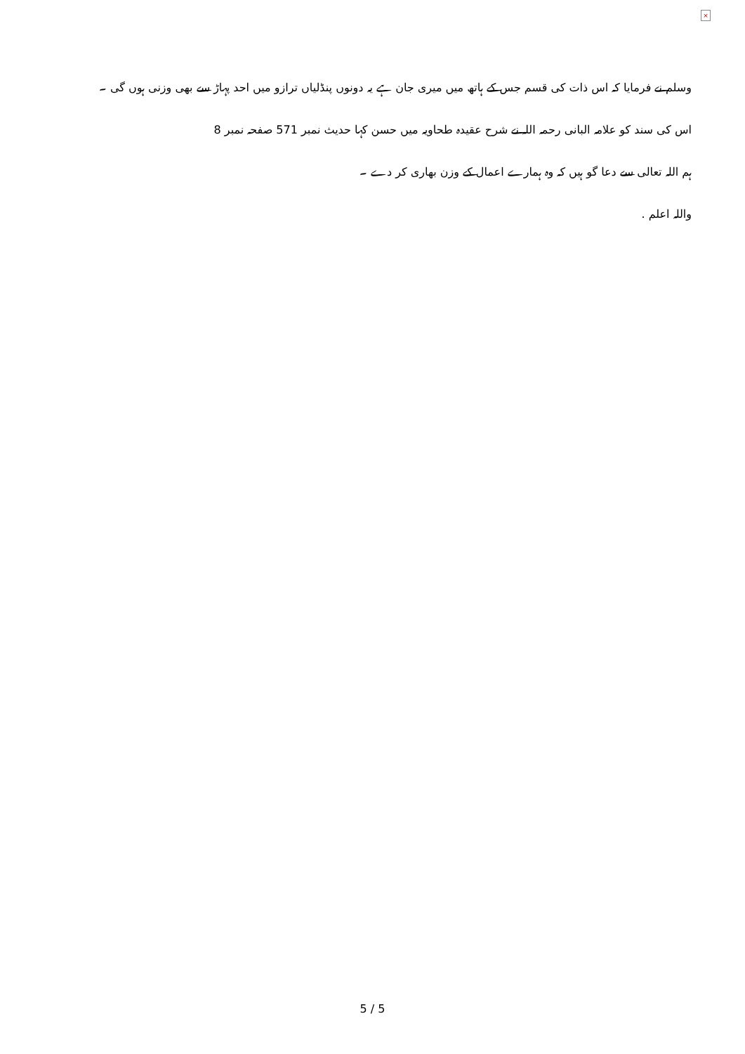×
وسلم نے فرمایا کہ اس ذات کی قسم جس کے ہاتھ میں میری جان ہے یہ دونوں پنڈلیاں ترازو میں احد پہاڑ سے بھی وزنی ہوں گی ۔
اس کی سند کو علامہ البانی رحمہ اللہ نے شرح عقیدہ طحاویہ میں حسن کہا حدیث نمبر 571 صفحہ نمبر 8
ہم اللہ تعالی سے دعا گو ہیں کہ وہ ہمارے اعمال کے وزن بھاری کر دے ۔
واللہ اعلم .
5 / 5